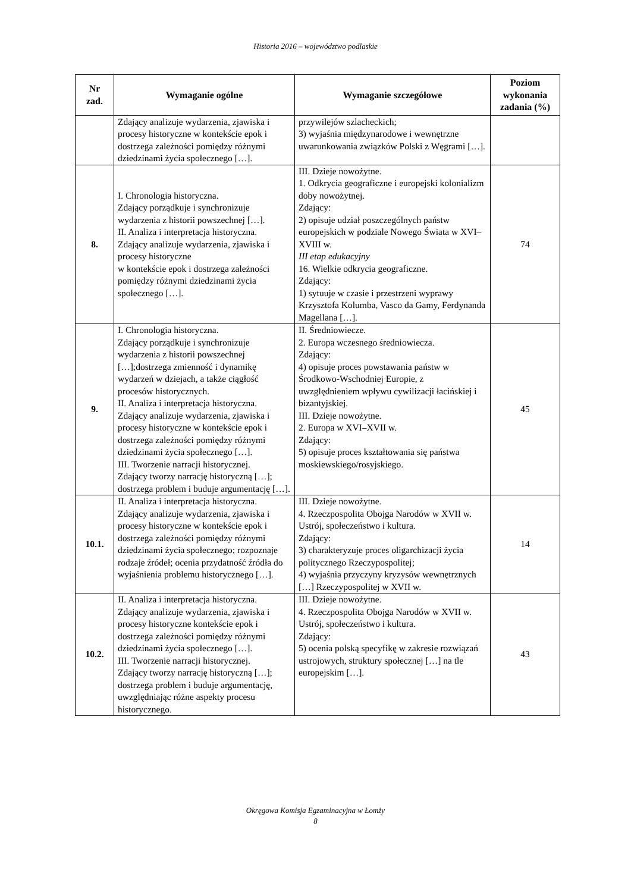Historia 2016 – województwo podlaskie
| Nr zad. | Wymaganie ogólne | Wymaganie szczegółowe | Poziom wykonania zadania (%) |
| --- | --- | --- | --- |
| | Zdający analizuje wydarzenia, zjawiska i procesy historyczne w kontekście epok i dostrzega zależności pomiędzy różnymi dziedzinami życia społecznego […]. | przywilejów szlacheckich; 3) wyjaśnia międzynarodowe i wewnętrzne uwarunkowania związków Polski z Węgrami […]. | |
| 8. | I. Chronologia historyczna. Zdający porządkuje i synchronizuje wydarzenia z historii powszechnej […]. II. Analiza i interpretacja historyczna. Zdający analizuje wydarzenia, zjawiska i procesy historyczne w kontekście epok i dostrzega zależności pomiędzy różnymi dziedzinami życia społecznego […]. | III. Dzieje nowożytne. 1. Odkrycia geograficzne i europejski kolonializm doby nowożytnej. Zdający: 2) opisuje udział poszczególnych państw europejskich w podziale Nowego Świata w XVI–XVIII w. III etap edukacyjny 16. Wielkie odkrycia geograficzne. Zdający: 1) sytuuje w czasie i przestrzeni wyprawy Krzysztofa Kolumba, Vasco da Gamy, Ferdynanda Magellana […]. | 74 |
| 9. | I. Chronologia historyczna. Zdający porządkuje i synchronizuje wydarzenia z historii powszechnej […];dostrzega zmienność i dynamikę wydarzeń w dziejach, a także ciągłość procesów historycznych. II. Analiza i interpretacja historyczna. Zdający analizuje wydarzenia, zjawiska i procesy historyczne w kontekście epok i dostrzega zależności pomiędzy różnymi dziedzinami życia społecznego […]. III. Tworzenie narracji historycznej. Zdający tworzy narrację historyczną […]; dostrzega problem i buduje argumentację […]. | II. Średniowiecze. 2. Europa wczesnego średniowiecza. Zdający: 4) opisuje proces powstawania państw w Środkowo-Wschodniej Europie, z uwzględnieniem wpływu cywilizacji łacińskiej i bizantyjskiej. III. Dzieje nowożytne. 2. Europa w XVI–XVII w. Zdający: 5) opisuje proces kształtowania się państwa moskiewskiego/rosyjskiego. | 45 |
| 10.1. | II. Analiza i interpretacja historyczna. Zdający analizuje wydarzenia, zjawiska i procesy historyczne w kontekście epok i dostrzega zależności pomiędzy różnymi dziedzinami życia społecznego; rozpoznaje rodzaje źródeł; ocenia przydatność źródła do wyjaśnienia problemu historycznego […]. | III. Dzieje nowożytne. 4. Rzeczpospolita Obojga Narodów w XVII w. Ustrój, społeczeństwo i kultura. Zdający: 3) charakteryzuje proces oligarchizacji życia politycznego Rzeczypospolitej; 4) wyjaśnia przyczyny kryzysów wewnętrznych […] Rzeczypospolitej w XVII w. | 14 |
| 10.2. | II. Analiza i interpretacja historyczna. Zdający analizuje wydarzenia, zjawiska i procesy historyczne kontekście epok i dostrzega zależności pomiędzy różnymi dziedzinami życia społecznego […]. III. Tworzenie narracji historycznej. Zdający tworzy narrację historyczną […]; dostrzega problem i buduje argumentację, uwzględniając różne aspekty procesu historycznego. | III. Dzieje nowożytne. 4. Rzeczpospolita Obojga Narodów w XVII w. Ustrój, społeczeństwo i kultura. Zdający: 5) ocenia polską specyfikę w zakresie rozwiązań ustrojowych, struktury społecznej […] na tle europejskim […]. | 43 |
Okręgowa Komisja Egzaminacyjna w Łomży
8